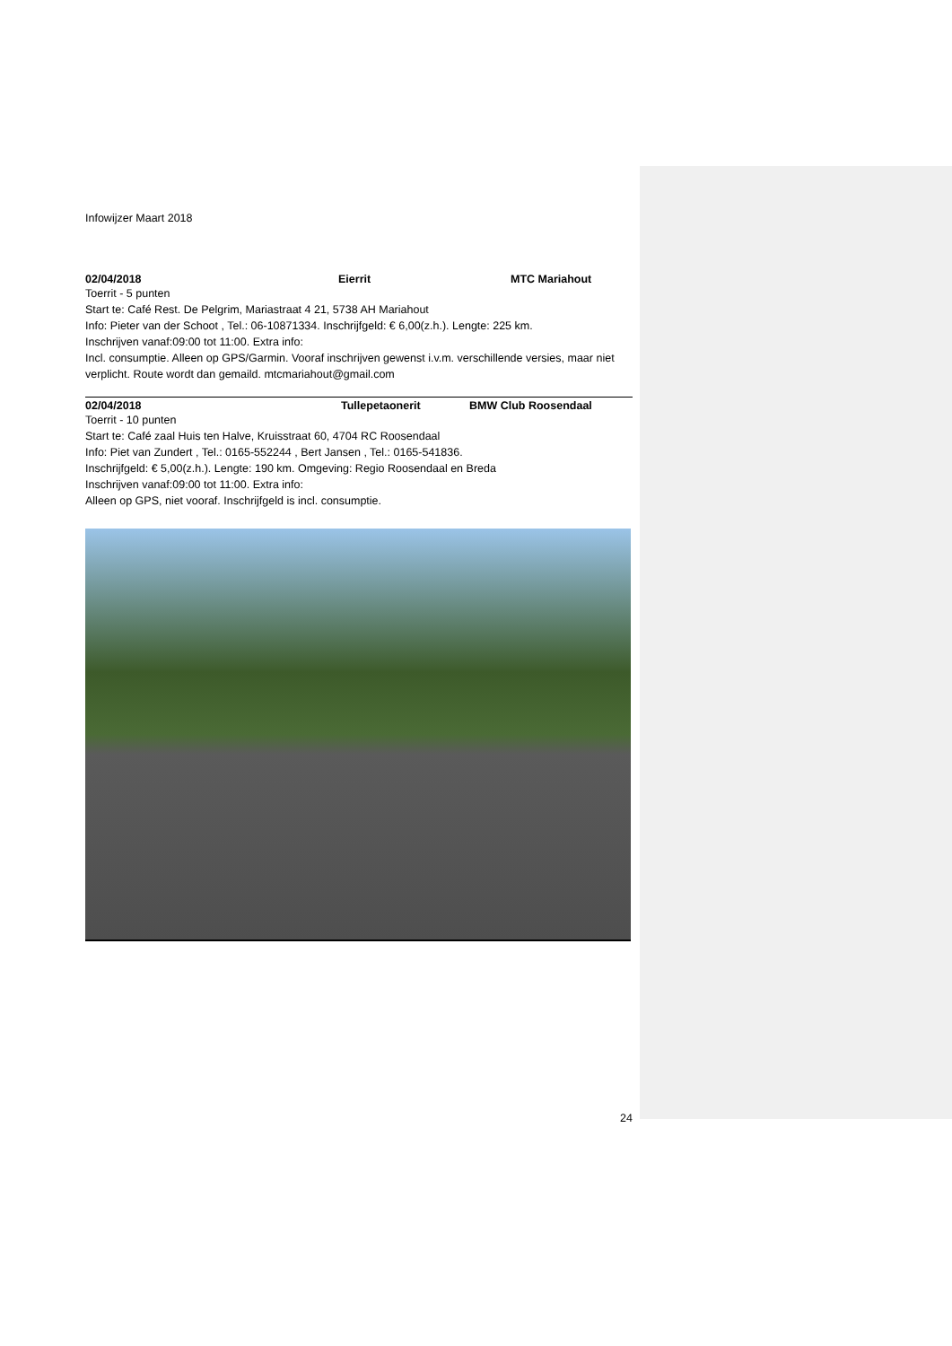Infowijzer Maart 2018
02/04/2018 Eierrit MTC Mariahout
Toerrit - 5 punten
Start te: Café Rest. De Pelgrim, Mariastraat 4 21, 5738 AH Mariahout
Info: Pieter van der Schoot , Tel.: 06-10871334. Inschrijfgeld: € 6,00(z.h.). Lengte: 225 km.
Inschrijven vanaf:09:00 tot 11:00. Extra info:
Incl. consumptie. Alleen op GPS/Garmin. Vooraf inschrijven gewenst i.v.m. verschillende versies, maar niet verplicht. Route wordt dan gemaild. mtcmariahout@gmail.com
02/04/2018 Tullepetaonerit BMW Club Roosendaal
Toerrit - 10 punten
Start te: Café zaal Huis ten Halve, Kruisstraat 60, 4704 RC Roosendaal
Info: Piet van Zundert , Tel.: 0165-552244 , Bert Jansen , Tel.: 0165-541836.
Inschrijfgeld: € 5,00(z.h.). Lengte: 190 km. Omgeving: Regio Roosendaal en Breda
Inschrijven vanaf:09:00 tot 11:00. Extra info:
Alleen op GPS, niet vooraf. Inschrijfgeld is incl. consumptie.
24